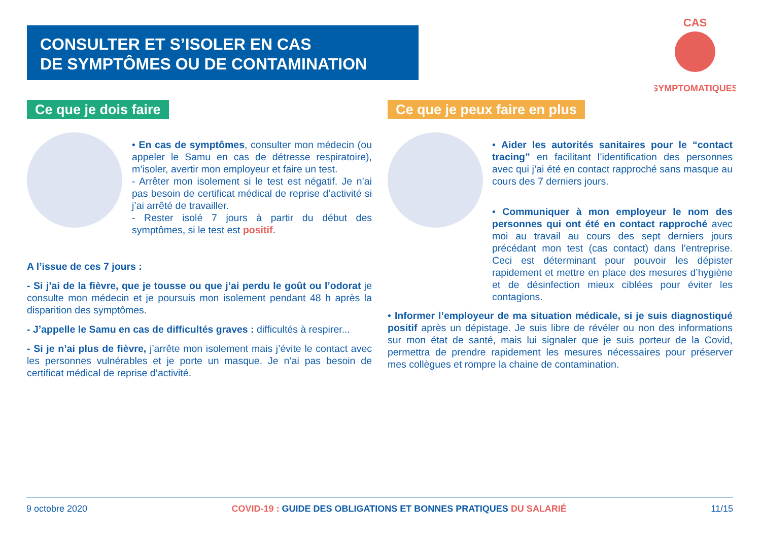CONSULTER ET S’ISOLER EN CAS
DE SYMPTÔMES OU DE CONTAMINATION
CAS
SYMPTOMATIQUES
Ce que je dois faire Ce que je peux faire en plus
• En cas de symptômes, consulter mon médecin (ou appeler le Samu en cas de détresse respiratoire), m’isoler, avertir mon employeur et faire un test.
- Arrêter mon isolement si le test est négatif. Je n’ai pas besoin de certificat médical de reprise d’activité si j’ai arrêté de travailler.
- Rester isolé 7 jours à partir du début des symptômes, si le test est positif.
A l’issue de ces 7 jours :
- Si j’ai de la fièvre, que je tousse ou que j’ai perdu le goût ou l’odorat je consulte mon médecin et je poursuis mon isolement pendant 48 h après la disparition des symptômes.
- J’appelle le Samu en cas de difficultés graves : difficultés à respirer...
- Si je n’ai plus de fièvre, j’arrête mon isolement mais j’évite le contact avec les personnes vulnérables et je porte un masque. Je n’ai pas besoin de certificat médical de reprise d’activité.
• Aider les autorités sanitaires pour le “contact tracing” en facilitant l’identification des personnes avec qui j’ai été en contact rapproché sans masque au cours des 7 derniers jours.
• Communiquer à mon employeur le nom des personnes qui ont été en contact rapproché avec moi au travail au cours des sept derniers jours précédant mon test (cas contact) dans l’entreprise. Ceci est déterminant pour pouvoir les dépister rapidement et mettre en place des mesures d’hygiène et de désinfection mieux ciblées pour éviter les contagions.
• Informer l’employeur de ma situation médicale, si je suis diagnostiqué positif après un dépistage. Je suis libre de révéler ou non des informations sur mon état de santé, mais lui signaler que je suis porteur de la Covid, permettra de prendre rapidement les mesures nécessaires pour préserver mes collègues et rompre la chaine de contamination.
9 octobre 2020 COVID-19 : GUIDE DES OBLIGATIONS ET BONNES PRATIQUES DU SALARIÉ 11/15